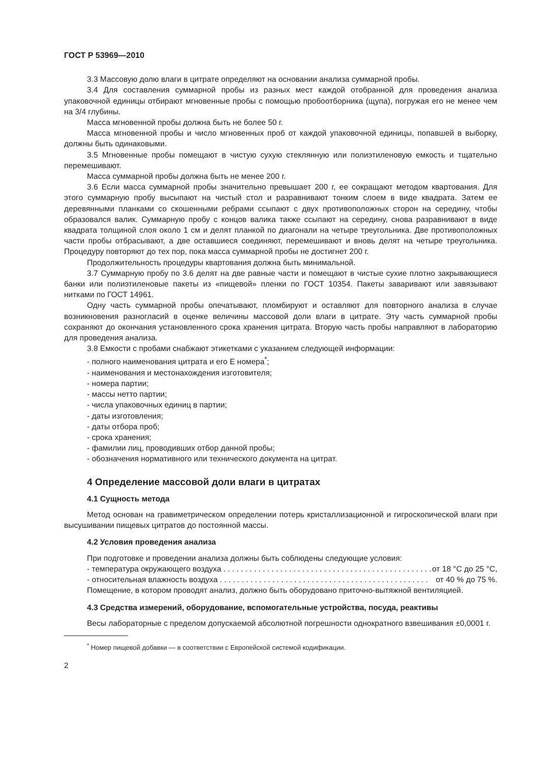ГОСТ Р 53969—2010
3.3 Массовую долю влаги в цитрате определяют на основании анализа суммарной пробы.
3.4 Для составления суммарной пробы из разных мест каждой отобранной для проведения анализа упаковочной единицы отбирают мгновенные пробы с помощью пробоотборника (щупа), погружая его не менее чем на 3/4 глубины.
Масса мгновенной пробы должна быть не более 50 г.
Масса мгновенной пробы и число мгновенных проб от каждой упаковочной единицы, попавшей в выборку, должны быть одинаковыми.
3.5 Мгновенные пробы помещают в чистую сухую стеклянную или полиэтиленовую емкость и тщательно перемешивают.
Масса суммарной пробы должна быть не менее 200 г.
3.6 Если масса суммарной пробы значительно превышает 200 г, ее сокращают методом квартования. Для этого суммарную пробу высыпают на чистый стол и разравнивают тонким слоем в виде квадрата. Затем ее деревянными планками со скошенными ребрами ссыпают с двух противоположных сторон на середину, чтобы образовался валик. Суммарную пробу с концов валика также ссыпают на середину, снова разравнивают в виде квадрата толщиной слоя около 1 см и делят планкой по диагонали на четыре треугольника. Две противоположных части пробы отбрасывают, а две оставшиеся соединяют, перемешивают и вновь делят на четыре треугольника. Процедуру повторяют до тех пор, пока масса суммарной пробы не достигнет 200 г.
Продолжительность процедуры квартования должна быть минимальной.
3.7 Суммарную пробу по 3.6 делят на две равные части и помещают в чистые сухие плотно закрывающиеся банки или полиэтиленовые пакеты из «пищевой» пленки по ГОСТ 10354. Пакеты заваривают или завязывают нитками по ГОСТ 14961.
Одну часть суммарной пробы опечатывают, пломбируют и оставляют для повторного анализа в случае возникновения разногласий в оценке величины массовой доли влаги в цитрате. Эту часть суммарной пробы сохраняют до окончания установленного срока хранения цитрата. Вторую часть пробы направляют в лабораторию для проведения анализа.
3.8 Емкости с пробами снабжают этикетками с указанием следующей информации:
- полного наименования цитрата и его Е номера<sup>*</sup>;
- наименования и местонахождения изготовителя;
- номера партии;
- массы нетто партии;
- числа упаковочных единиц в партии;
- даты изготовления;
- даты отбора проб;
- срока хранения;
- фамилии лиц, проводивших отбор данной пробы;
- обозначения нормативного или технического документа на цитрат.
4 Определение массовой доли влаги в цитратах
4.1 Сущность метода
Метод основан на гравиметрическом определении потерь кристаллизационной и гигроскопической влаги при высушивании пищевых цитратов до постоянной массы.
4.2 Условия проведения анализа
При подготовке и проведении анализа должны быть соблюдены следующие условия:
- температура окружающего воздуха . . . . . . . . . . . . . . . . . . . . . . . . . . . . . . . . . . . . . . . . . . . . . . . . от 18 °С до 25 °С,
- относительная влажность воздуха . . . . . . . . . . . . . . . . . . . . . . . . . . . . . . . . . . . . . . . . . . . . . . . . от 40 % до 75 %.
Помещение, в котором проводят анализ, должно быть оборудовано приточно-вытяжной вентиляцией.
4.3 Средства измерений, оборудование, вспомогательные устройства, посуда, реактивы
Весы лабораторные с пределом допускаемой абсолютной погрешности однократного взвешивания ±0,0001 г.
<sup>*</sup> Номер пищевой добавки — в соответствии с Европейской системой кодификации.
2